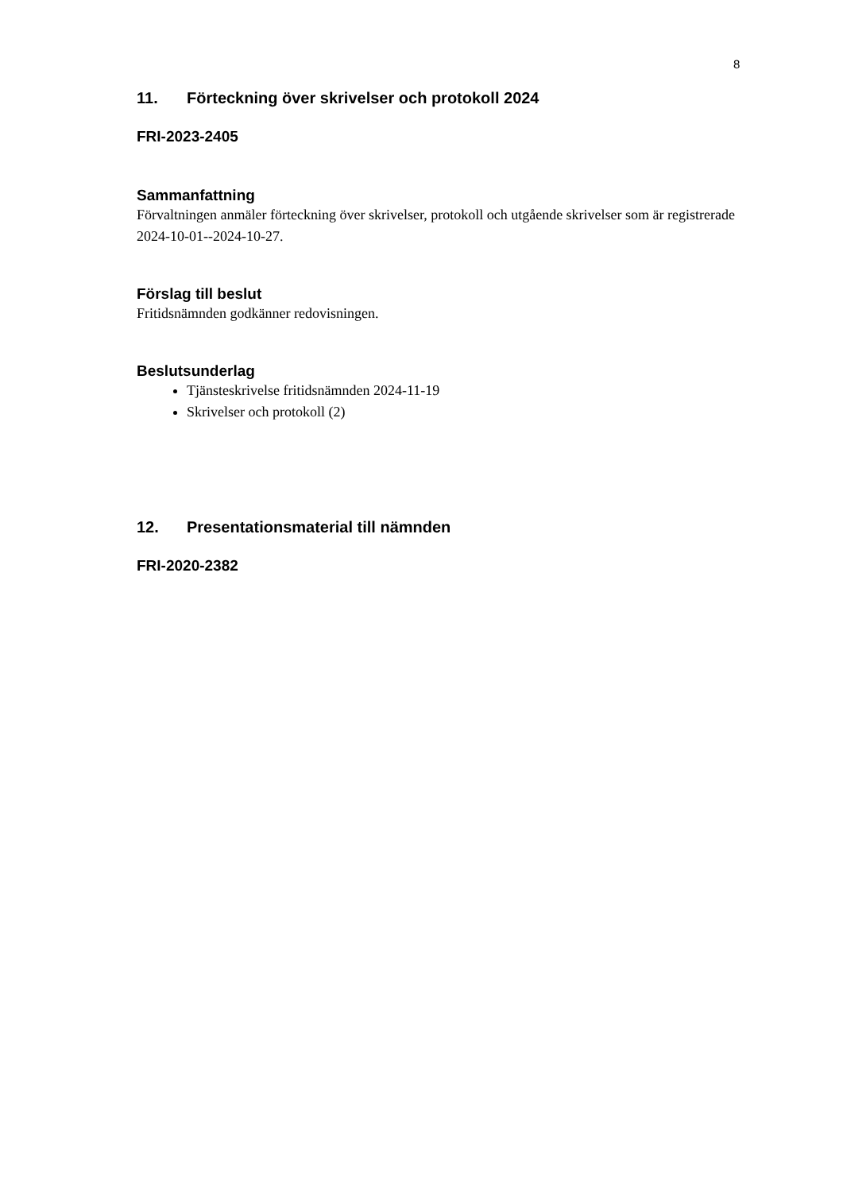8
11. Förteckning över skrivelser och protokoll 2024
FRI-2023-2405
Sammanfattning
Förvaltningen anmäler förteckning över skrivelser, protokoll och utgående skrivelser som är registrerade 2024-10-01--2024-10-27.
Förslag till beslut
Fritidsnämnden godkänner redovisningen.
Beslutsunderlag
Tjänsteskrivelse fritidsnämnden 2024-11-19
Skrivelser och protokoll (2)
12. Presentationsmaterial till nämnden
FRI-2020-2382